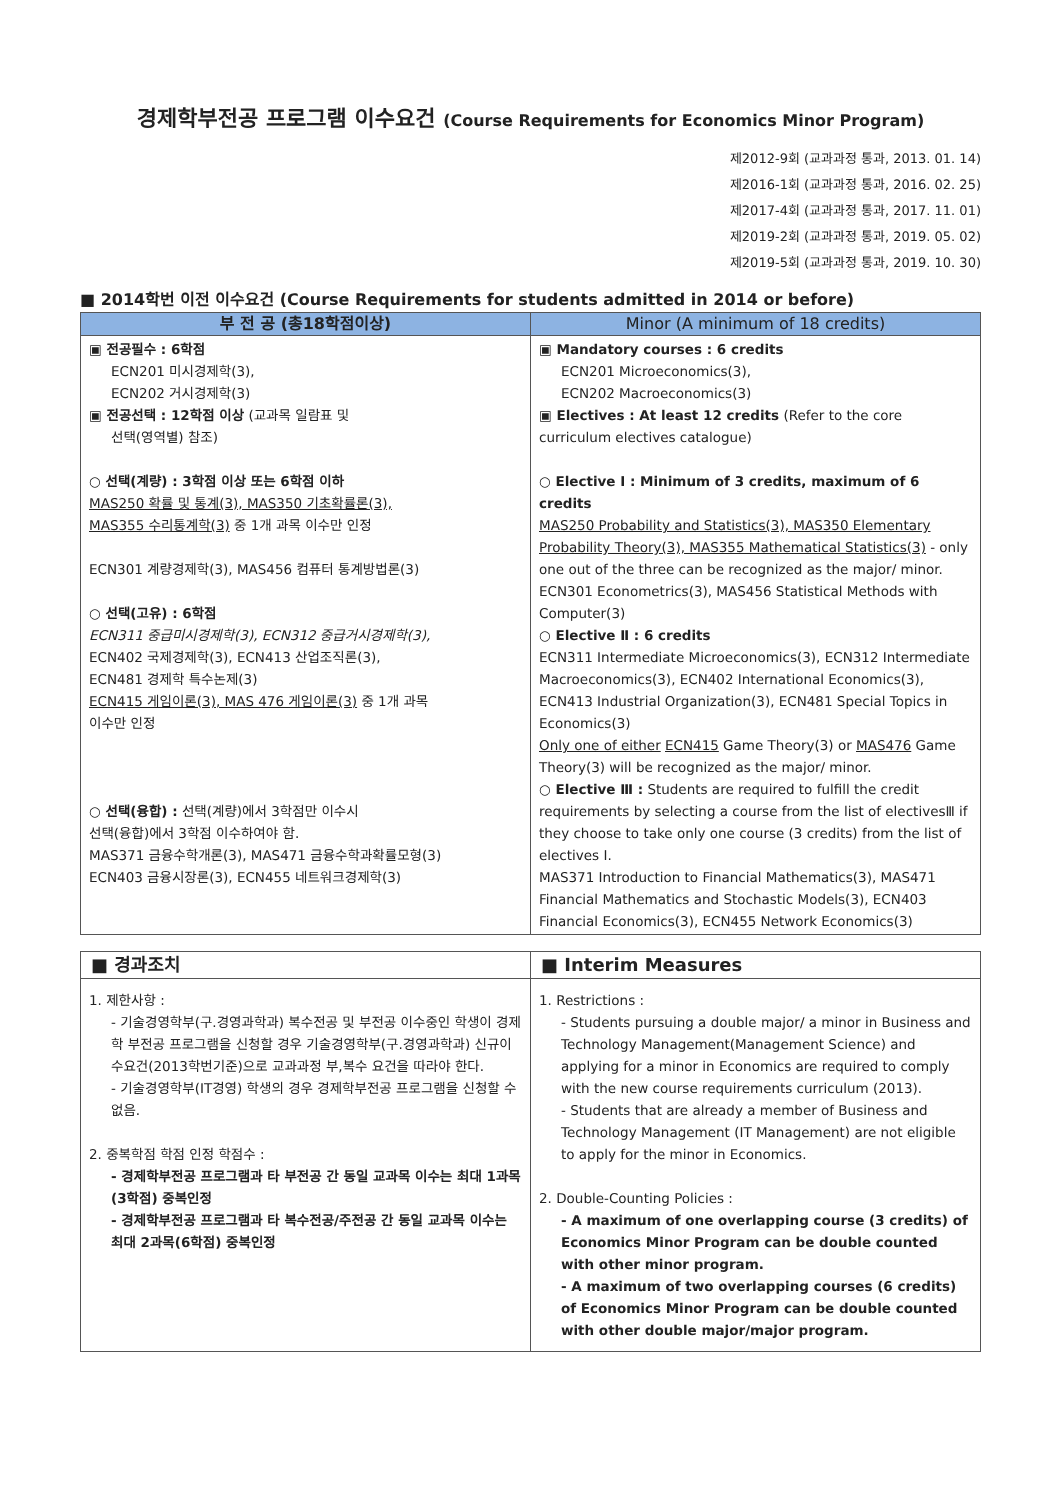경제학부전공 프로그램 이수요건 (Course Requirements for Economics Minor Program)
제2012-9회 (교과과정 통과, 2013. 01. 14)
제2016-1회 (교과과정 통과, 2016. 02. 25)
제2017-4회 (교과과정 통과, 2017. 11. 01)
제2019-2회 (교과과정 통과, 2019. 05. 02)
제2019-5회 (교과과정 통과, 2019. 10. 30)
■ 2014학번 이전 이수요건 (Course Requirements for students admitted in 2014 or before)
| 부 전 공 (총18학점이상) | Minor (A minimum of 18 credits) |
| --- | --- |
| ▣ 전공필수 : 6학점 ECN201 미시경제학(3), ECN202 거시경제학(3) ▣ 전공선택 : 12학점 이상 (교과목 일람표 및 선택(영역별) 참조) ○ 선택(계량) : 3학점 이상 또는 6학점 이하 MAS250 확률 및 통계(3), MAS350 기초확률론(3), MAS355 수리통계학(3) 중 1개 과목 이수만 인정 ECN301 계량경제학(3), MAS456 컴퓨터 통계방법론(3) ○ 선택(고유) : 6학점 ECN311 중급미시경제학(3), ECN312 중급거시경제학(3), ECN402 국제경제학(3), ECN413 산업조직론(3), ECN481 경제학 특수논제(3) ECN415 게임이론(3), MAS 476 게임이론(3) 중 1개 과목 이수만 인정 ○ 선택(융합) : 선택(계량)에서 3학점만 이수시 선택(융합)에서 3학점 이수하여야 함. MAS371 금융수학개론(3), MAS471 금융수학과확률모형(3) ECN403 금융시장론(3), ECN455 네트워크경제학(3) | ▣ Mandatory courses : 6 credits ECN201 Microeconomics(3), ECN202 Macroeconomics(3) ▣ Electives : At least 12 credits (Refer to the core curriculum electives catalogue) ○ Elective Ⅰ : Minimum of 3 credits, maximum of 6 credits MAS250 Probability and Statistics(3), MAS350 Elementary Probability Theory(3), MAS355 Mathematical Statistics(3) - only one out of the three can be recognized as the major/ minor. ECN301 Econometrics(3), MAS456 Statistical Methods with Computer(3) ○ Elective Ⅱ : 6 credits ECN311 Intermediate Microeconomics(3), ECN312 Intermediate Macroeconomics(3), ECN402 International Economics(3), ECN413 Industrial Organization(3), ECN481 Special Topics in Economics(3) Only one of either ECN415 Game Theory(3) or MAS476 Game Theory(3) will be recognized as the major/ minor. ○ Elective Ⅲ : Students are required to fulfill the credit requirements by selecting a course from the list of electivesⅢ if they choose to take only one course (3 credits) from the list of electives Ⅰ. MAS371 Introduction to Financial Mathematics(3), MAS471 Financial Mathematics and Stochastic Models(3), ECN403 Financial Economics(3), ECN455 Network Economics(3) |
| ■ 경과조치 | ■ Interim Measures |
| --- | --- |
| 1. 제한사항 : - 기술경영학부(구.경영과학과) 복수전공 및 부전공 이수중인 학생이 경제학 부전공 프로그램을 신청할 경우 기술경영학부(구.경영과학과) 신규이수요건(2013학번기준)으로 교과과정 부,복수 요건을 따라야 한다. - 기술경영학부(IT경영) 학생의 경우 경제학부전공 프로그램을 신청할 수 없음. 2. 중복학점 학점 인정 학점수 : - 경제학부전공 프로그램과 타 부전공 간 동일 교과목 이수는 최대 1과목(3학점) 중복인정 - 경제학부전공 프로그램과 타 복수전공/주전공 간 동일 교과목 이수는 최대 2과목(6학점) 중복인정 | 1. Restrictions : - Students pursuing a double major/ a minor in Business and Technology Management(Management Science) and applying for a minor in Economics are required to comply with the new course requirements curriculum (2013). - Students that are already a member of Business and Technology Management (IT Management) are not eligible to apply for the minor in Economics. 2. Double-Counting Policies : - A maximum of one overlapping course (3 credits) of Economics Minor Program can be double counted with other minor program. - A maximum of two overlapping courses (6 credits) of Economics Minor Program can be double counted with other double major/major program. |